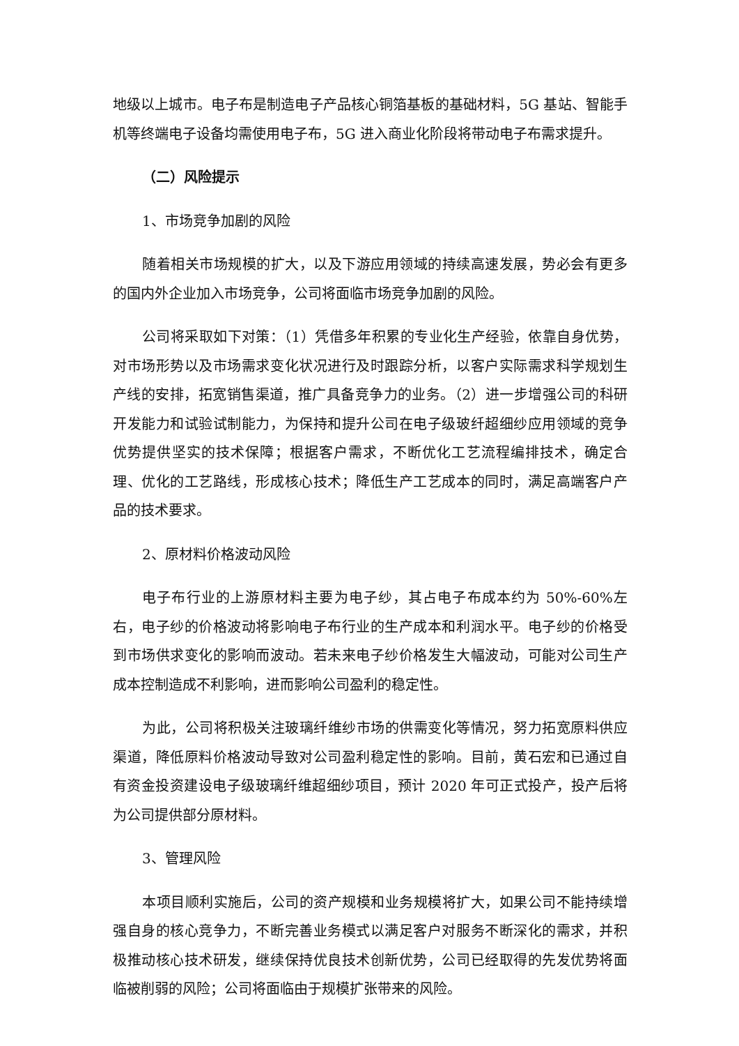地级以上城市。电子布是制造电子产品核心铜箔基板的基础材料，5G 基站、智能手机等终端电子设备均需使用电子布，5G 进入商业化阶段将带动电子布需求提升。
（二）风险提示
1、市场竞争加剧的风险
随着相关市场规模的扩大，以及下游应用领域的持续高速发展，势必会有更多的国内外企业加入市场竞争，公司将面临市场竞争加剧的风险。
公司将采取如下对策：（1）凭借多年积累的专业化生产经验，依靠自身优势，对市场形势以及市场需求变化状况进行及时跟踪分析，以客户实际需求科学规划生产线的安排，拓宽销售渠道，推广具备竞争力的业务。（2）进一步增强公司的科研开发能力和试验试制能力，为保持和提升公司在电子级玻纤超细纱应用领域的竞争优势提供坚实的技术保障；根据客户需求，不断优化工艺流程编排技术，确定合理、优化的工艺路线，形成核心技术；降低生产工艺成本的同时，满足高端客户产品的技术要求。
2、原材料价格波动风险
电子布行业的上游原材料主要为电子纱，其占电子布成本约为 50%-60%左右，电子纱的价格波动将影响电子布行业的生产成本和利润水平。电子纱的价格受到市场供求变化的影响而波动。若未来电子纱价格发生大幅波动，可能对公司生产成本控制造成不利影响，进而影响公司盈利的稳定性。
为此，公司将积极关注玻璃纤维纱市场的供需变化等情况，努力拓宽原料供应渠道，降低原料价格波动导致对公司盈利稳定性的影响。目前，黄石宏和已通过自有资金投资建设电子级玻璃纤维超细纱项目，预计 2020 年可正式投产，投产后将为公司提供部分原材料。
3、管理风险
本项目顺利实施后，公司的资产规模和业务规模将扩大，如果公司不能持续增强自身的核心竞争力，不断完善业务模式以满足客户对服务不断深化的需求，并积极推动核心技术研发，继续保持优良技术创新优势，公司已经取得的先发优势将面临被削弱的风险；公司将面临由于规模扩张带来的风险。